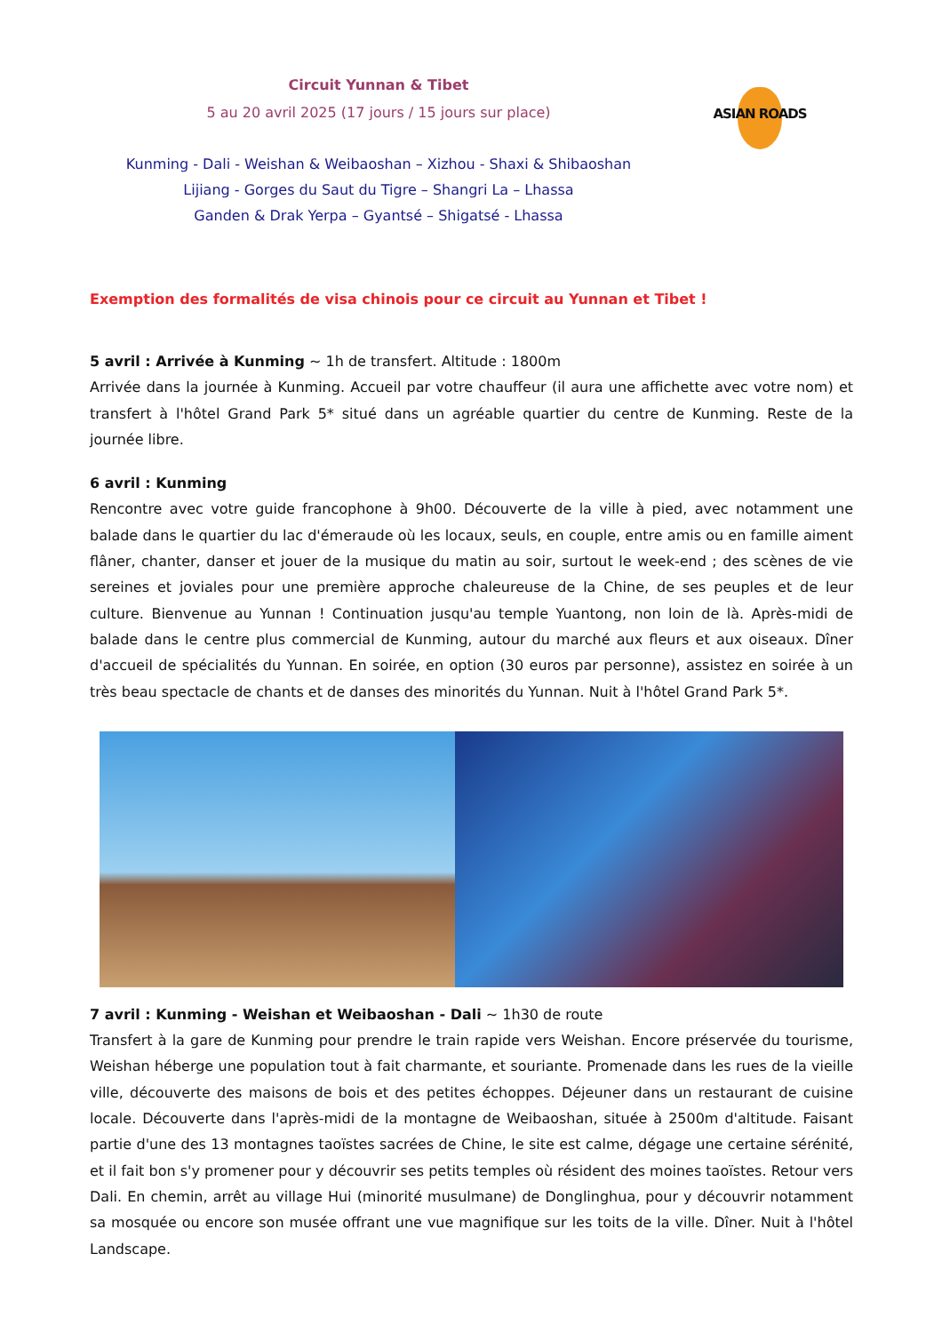ASIAN ROADS
Circuit Yunnan & Tibet
5 au 20 avril 2025 (17 jours / 15 jours sur place)
Kunming - Dali - Weishan & Weibaoshan – Xizhou - Shaxi & Shibaoshan
Lijiang - Gorges du Saut du Tigre – Shangri La – Lhassa
Ganden & Drak Yerpa – Gyantsé – Shigatsé - Lhassa
Exemption des formalités de visa chinois pour ce circuit au Yunnan et Tibet !
5 avril : Arrivée à Kunming ~ 1h de transfert. Altitude : 1800m
Arrivée dans la journée à Kunming. Accueil par votre chauffeur (il aura une affichette avec votre nom) et transfert à l'hôtel Grand Park 5* situé dans un agréable quartier du centre de Kunming. Reste de la journée libre.
6 avril : Kunming
Rencontre avec votre guide francophone à 9h00. Découverte de la ville à pied, avec notamment une balade dans le quartier du lac d'émeraude où les locaux, seuls, en couple, entre amis ou en famille aiment flâner, chanter, danser et jouer de la musique du matin au soir, surtout le week-end ; des scènes de vie sereines et joviales pour une première approche chaleureuse de la Chine, de ses peuples et de leur culture. Bienvenue au Yunnan ! Continuation jusqu'au temple Yuantong, non loin de là. Après-midi de balade dans le centre plus commercial de Kunming, autour du marché aux fleurs et aux oiseaux. Dîner d'accueil de spécialités du Yunnan. En soirée, en option (30 euros par personne), assistez en soirée à un très beau spectacle de chants et de danses des minorités du Yunnan. Nuit à l'hôtel Grand Park 5*.
7 avril : Kunming - Weishan et Weibaoshan - Dali ~ 1h30 de route
Transfert à la gare de Kunming pour prendre le train rapide vers Weishan. Encore préservée du tourisme, Weishan héberge une population tout à fait charmante, et souriante. Promenade dans les rues de la vieille ville, découverte des maisons de bois et des petites échoppes. Déjeuner dans un restaurant de cuisine locale. Découverte dans l'après-midi de la montagne de Weibaoshan, située à 2500m d'altitude. Faisant partie d'une des 13 montagnes taoïstes sacrées de Chine, le site est calme, dégage une certaine sérénité, et il fait bon s'y promener pour y découvrir ses petits temples où résident des moines taoïstes. Retour vers Dali. En chemin, arrêt au village Hui (minorité musulmane) de Donglinghua, pour y découvrir notamment sa mosquée ou encore son musée offrant une vue magnifique sur les toits de la ville. Dîner. Nuit à l'hôtel Landscape.